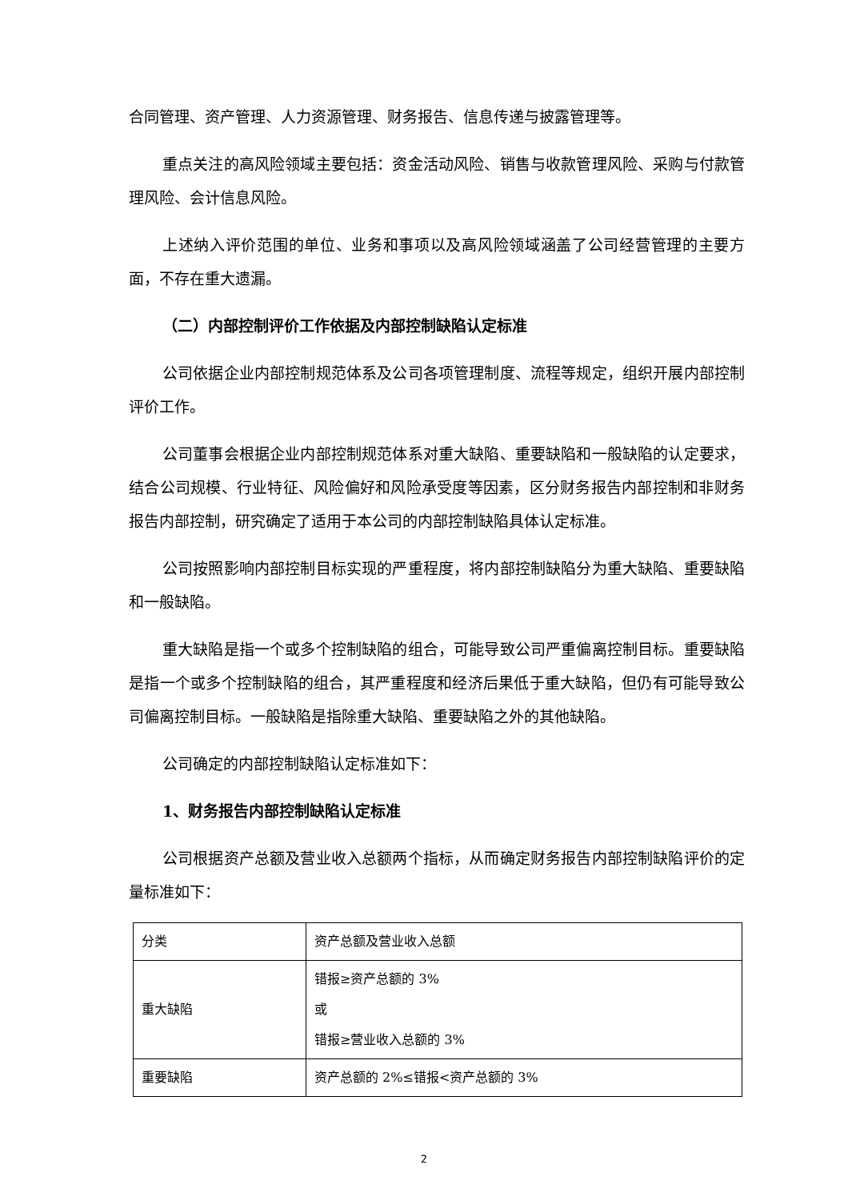合同管理、资产管理、人力资源管理、财务报告、信息传递与披露管理等。
重点关注的高风险领域主要包括：资金活动风险、销售与收款管理风险、采购与付款管理风险、会计信息风险。
上述纳入评价范围的单位、业务和事项以及高风险领域涵盖了公司经营管理的主要方面，不存在重大遗漏。
（二）内部控制评价工作依据及内部控制缺陷认定标准
公司依据企业内部控制规范体系及公司各项管理制度、流程等规定，组织开展内部控制评价工作。
公司董事会根据企业内部控制规范体系对重大缺陷、重要缺陷和一般缺陷的认定要求，结合公司规模、行业特征、风险偏好和风险承受度等因素，区分财务报告内部控制和非财务报告内部控制，研究确定了适用于本公司的内部控制缺陷具体认定标准。
公司按照影响内部控制目标实现的严重程度，将内部控制缺陷分为重大缺陷、重要缺陷和一般缺陷。
重大缺陷是指一个或多个控制缺陷的组合，可能导致公司严重偏离控制目标。重要缺陷是指一个或多个控制缺陷的组合，其严重程度和经济后果低于重大缺陷，但仍有可能导致公司偏离控制目标。一般缺陷是指除重大缺陷、重要缺陷之外的其他缺陷。
公司确定的内部控制缺陷认定标准如下：
1、财务报告内部控制缺陷认定标准
公司根据资产总额及营业收入总额两个指标，从而确定财务报告内部控制缺陷评价的定量标准如下：
| 分类 | 资产总额及营业收入总额 |
| 重大缺陷 | 错报≥资产总额的 3% 或 错报≥营业收入总额的 3% |
| 重要缺陷 | 资产总额的 2%≤错报<资产总额的 3% |
2